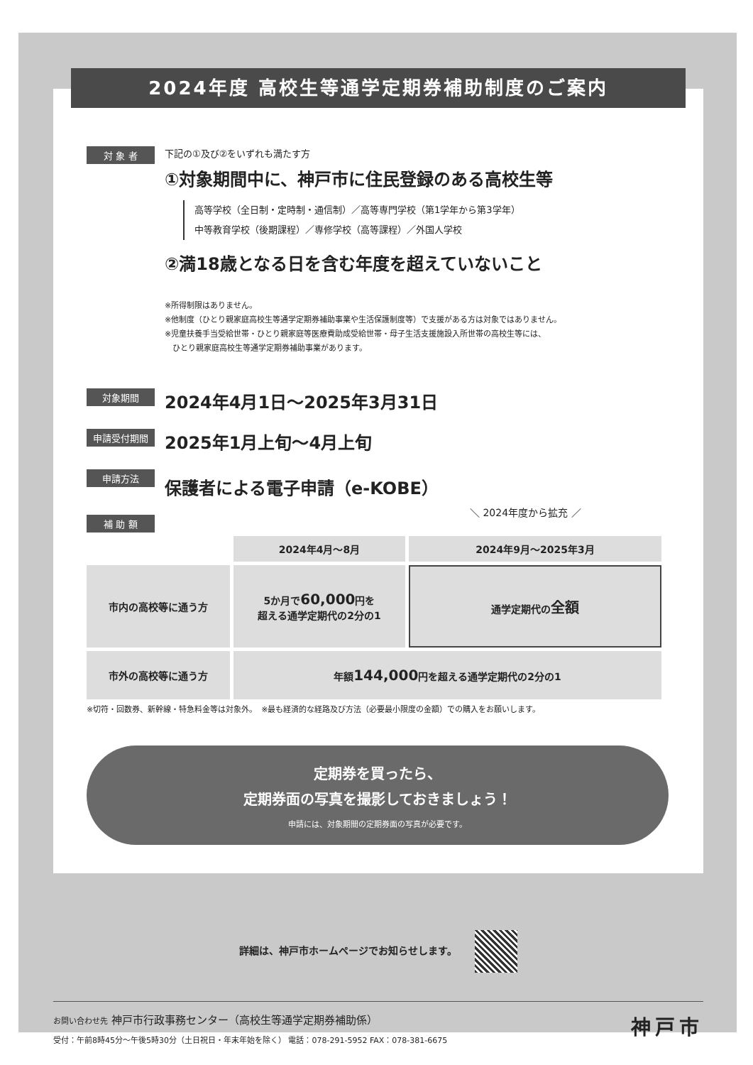2024年度 高校生等通学定期券補助制度のご案内
対 象 者
下記の①及び②をいずれも満たす方
①対象期間中に、神戸市に住民登録のある高校生等
高等学校（全日制・定時制・通信制）／高等専門学校（第1学年から第3学年）
中等教育学校（後期課程）／専修学校（高等課程）／外国人学校
②満18歳となる日を含む年度を超えていないこと
※所得制限はありません。
※他制度（ひとり親家庭高校生等通学定期券補助事業や生活保護制度等）で支援がある方は対象ではありません。
※児童扶養手当受給世帯・ひとり親家庭等医療費助成受給世帯・母子生活支援施設入所世帯の高校生等には、
　ひとり親家庭高校生等通学定期券補助事業があります。
対象期間
2024年4月1日～2025年3月31日
申請受付期間
2025年1月上旬～4月上旬
申請方法
保護者による電子申請（e-KOBE）
補 助 額
＼ 2024年度から拡充 ／
| | 2024年4月～8月 | 2024年9月～2025年3月 |
| --- | --- | --- |
| 市内の高校等に通う方 | 5か月で 60,000 円を 超える通学定期代の2分の1 | 通学定期代の 全額 |
| 市外の高校等に通う方 | 年額 144,000 円を超える通学定期代の2分の1 | |
※切符・回数券、新幹線・特急料金等は対象外。　※最も経済的な経路及び方法（必要最小限度の金額）での購入をお願いします。
定期券を買ったら、
定期券面の写真を撮影しておきましょう！
申請には、対象期間の定期券面の写真が必要です。
詳細は、神戸市ホームページでお知らせします。
お問い合わせ先 神戸市行政事務センター（高校生等通学定期券補助係）
受付：午前8時45分～午後5時30分（土日祝日・年末年始を除く） 電話：078-291-5952 FAX：078-381-6675
神戸市